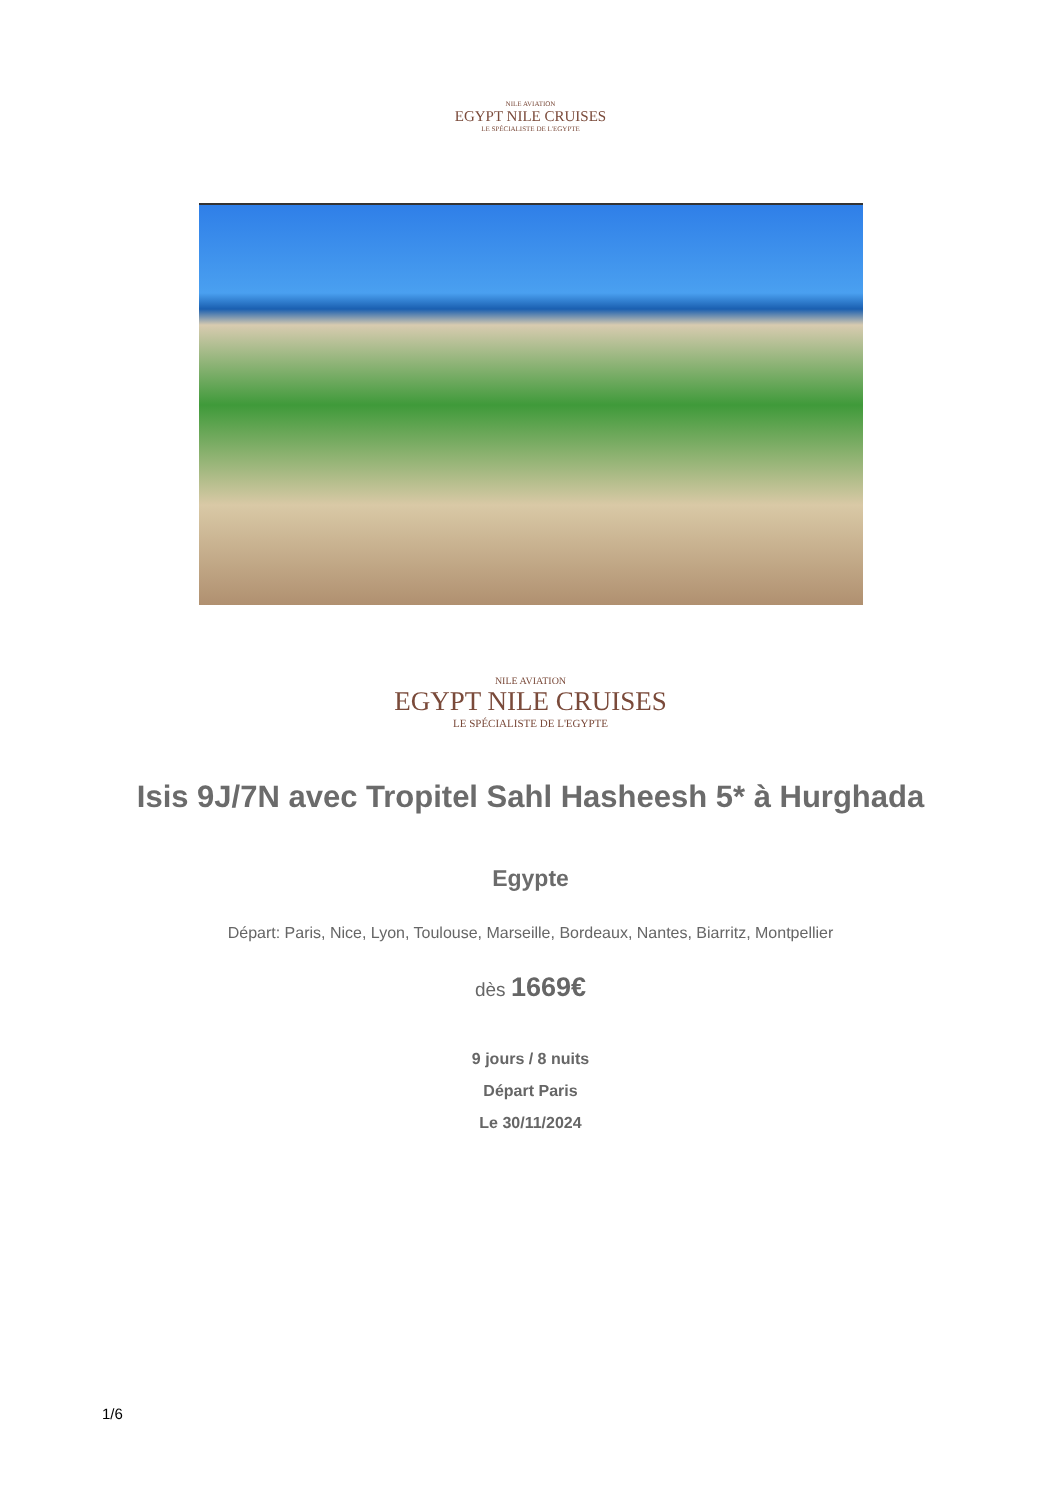NILE AVIATION
EGYPT NILE CRUISES
LE SPÉCIALISTE DE L'EGYPTE
NILE AVIATION
EGYPT NILE CRUISES
LE SPÉCIALISTE DE L'EGYPTE
Isis 9J/7N avec Tropitel Sahl Hasheesh 5* à Hurghada
Egypte
Départ: Paris, Nice, Lyon, Toulouse, Marseille, Bordeaux, Nantes, Biarritz, Montpellier
dès 1669€
9 jours / 8 nuits
Départ Paris
Le 30/11/2024
1/6